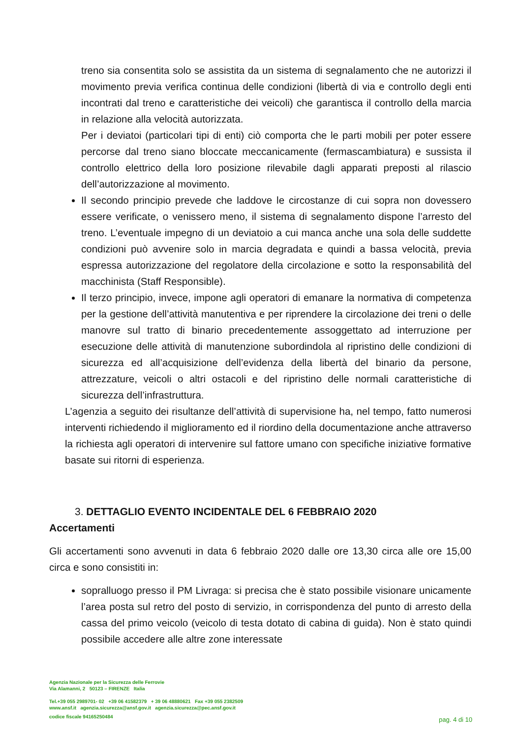treno sia consentita solo se assistita da un sistema di segnalamento che ne autorizzi il movimento previa verifica continua delle condizioni (libertà di via e controllo degli enti incontrati dal treno e caratteristiche dei veicoli) che garantisca il controllo della marcia in relazione alla velocità autorizzata.
Per i deviatoi (particolari tipi di enti) ciò comporta che le parti mobili per poter essere percorse dal treno siano bloccate meccanicamente (fermascambiatura) e sussista il controllo elettrico della loro posizione rilevabile dagli apparati preposti al rilascio dell’autorizzazione al movimento.
Il secondo principio prevede che laddove le circostanze di cui sopra non dovessero essere verificate, o venissero meno, il sistema di segnalamento dispone l’arresto del treno. L’eventuale impegno di un deviatoio a cui manca anche una sola delle suddette condizioni può avvenire solo in marcia degradata e quindi a bassa velocità, previa espressa autorizzazione del regolatore della circolazione e sotto la responsabilità del macchinista (Staff Responsible).
Il terzo principio, invece, impone agli operatori di emanare la normativa di competenza per la gestione dell’attività manutentiva e per riprendere la circolazione dei treni o delle manovre sul tratto di binario precedentemente assoggettato ad interruzione per esecuzione delle attività di manutenzione subordindola al ripristino delle condizioni di sicurezza ed all’acquisizione dell’evidenza della libertà del binario da persone, attrezzature, veicoli o altri ostacoli e del ripristino delle normali caratteristiche di sicurezza dell’infrastruttura.
L’agenzia a seguito dei risultanze dell’attività di supervisione ha, nel tempo, fatto numerosi interventi richiedendo il miglioramento ed il riordino della documentazione anche attraverso la richiesta agli operatori di intervenire sul fattore umano con specifiche iniziative formative basate sui ritorni di esperienza.
3. DETTAGLIO EVENTO INCIDENTALE DEL 6 FEBBRAIO 2020
Accertamenti
Gli accertamenti sono avvenuti in data 6 febbraio 2020 dalle ore 13,30 circa alle ore 15,00 circa e sono consistiti in:
sopralluogo presso il PM Livraga: si precisa che è stato possibile visionare unicamente l’area posta sul retro del posto di servizio, in corrispondenza del punto di arresto della cassa del primo veicolo (veicolo di testa dotato di cabina di guida). Non è stato quindi possibile accedere alle altre zone interessate
Agenzia Nazionale per la Sicurezza delle Ferrovie
Via Alamanni, 2 50123 – FIRENZE Italia
Tel.+39 055 2989701- 02 +39 06 41582379 + 39 06 48880621 Fax +39 055 2382509
www.ansf.it agenzia.sicurezza@ansf.gov.it agenzia.sicurezza@pec.ansf.gov.it
codice fiscale 94165250484
pag. 4 di 10